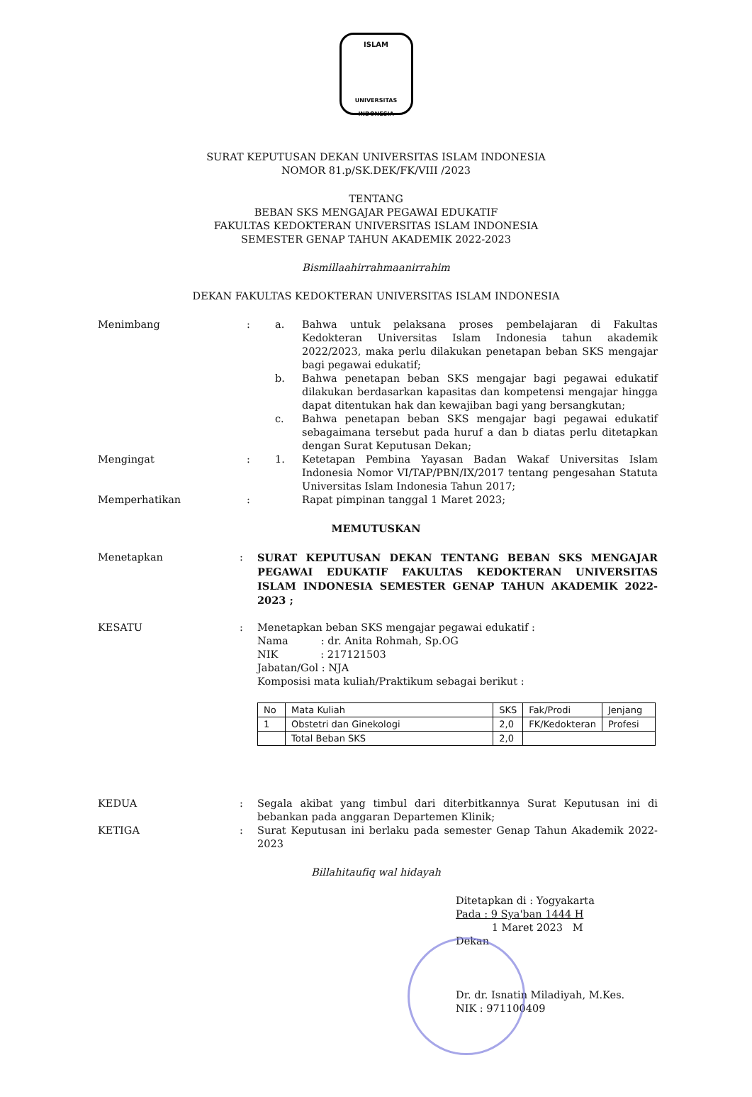ISLAM
UNIVERSITAS INDONESIA
SURAT KEPUTUSAN DEKAN UNIVERSITAS ISLAM INDONESIA
NOMOR 81.p/SK.DEK/FK/VIII /2023
TENTANG
BEBAN SKS MENGAJAR PEGAWAI EDUKATIF
FAKULTAS KEDOKTERAN UNIVERSITAS ISLAM INDONESIA
SEMESTER GENAP TAHUN AKADEMIK 2022-2023
Bismillaahirrahmaanirrahim
DEKAN FAKULTAS KEDOKTERAN UNIVERSITAS ISLAM INDONESIA
Menimbang : a. Bahwa untuk pelaksana proses pembelajaran di Fakultas Kedokteran Universitas Islam Indonesia tahun akademik 2022/2023, maka perlu dilakukan penetapan beban SKS mengajar bagi pegawai edukatif;
b. Bahwa penetapan beban SKS mengajar bagi pegawai edukatif dilakukan berdasarkan kapasitas dan kompetensi mengajar hingga dapat ditentukan hak dan kewajiban bagi yang bersangkutan;
c. Bahwa penetapan beban SKS mengajar bagi pegawai edukatif sebagaimana tersebut pada huruf a dan b diatas perlu ditetapkan dengan Surat Keputusan Dekan;
Mengingat : 1. Ketetapan Pembina Yayasan Badan Wakaf Universitas Islam Indonesia Nomor VI/TAP/PBN/IX/2017 tentang pengesahan Statuta Universitas Islam Indonesia Tahun 2017;
Memperhatikan : Rapat pimpinan tanggal 1 Maret 2023;
MEMUTUSKAN
Menetapkan : SURAT KEPUTUSAN DEKAN TENTANG BEBAN SKS MENGAJAR PEGAWAI EDUKATIF FAKULTAS KEDOKTERAN UNIVERSITAS ISLAM INDONESIA SEMESTER GENAP TAHUN AKADEMIK 2022-2023 ;
KESATU : Menetapkan beban SKS mengajar pegawai edukatif :
Nama : dr. Anita Rohmah, Sp.OG
NIK : 217121503
Jabatan/Gol : NJA
Komposisi mata kuliah/Praktikum sebagai berikut :
| No | Mata Kuliah | SKS | Fak/Prodi | Jenjang |
| 1 | Obstetri dan Ginekologi | 2,0 | FK/Kedokteran | Profesi |
| | Total Beban SKS | 2,0 | | |
KEDUA : Segala akibat yang timbul dari diterbitkannya Surat Keputusan ini di bebankan pada anggaran Departemen Klinik;
KETIGA : Surat Keputusan ini berlaku pada semester Genap Tahun Akademik 2022-2023
Billahitaufiq wal hidayah
Ditetapkan di : Yogyakarta
Pada : 9 Sya'ban 1444 H
1 Maret 2023 M
Dekan
Dr. dr. Isnatin Miladiyah, M.Kes.
NIK : 971100409